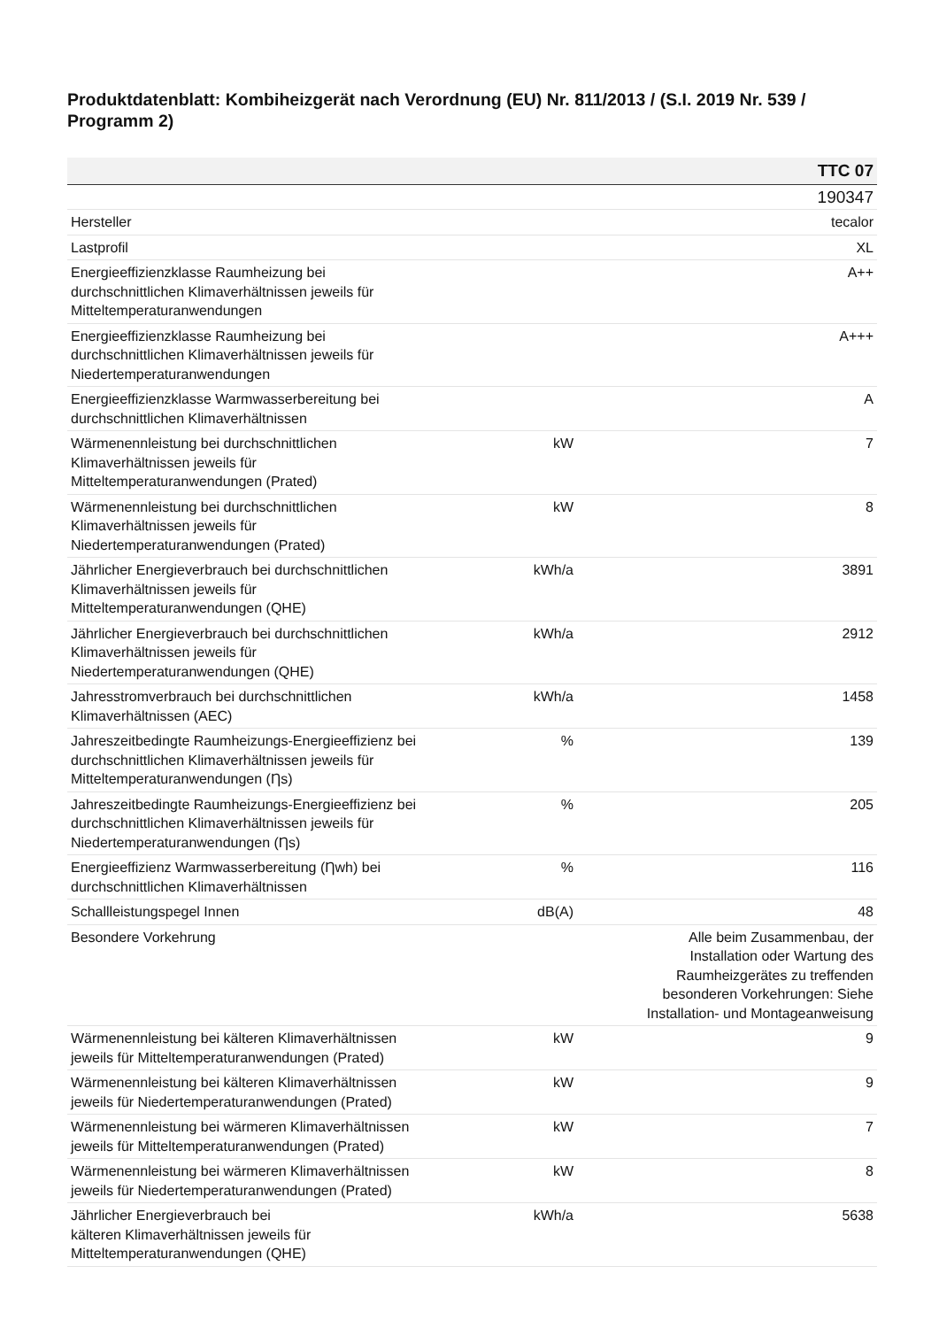Produktdatenblatt: Kombiheizgerät nach Verordnung (EU) Nr. 811/2013 / (S.I. 2019 Nr. 539 / Programm 2)
| TTC 07 | | |
| --- | --- | --- |
| | | 190347 |
| Hersteller | | tecalor |
| Lastprofil | | XL |
| Energieeffizienzklasse Raumheizung bei durchschnittlichen Klimaverhältnissen jeweils für Mitteltemperaturanwendungen | | A++ |
| Energieeffizienzklasse Raumheizung bei durchschnittlichen Klimaverhältnissen jeweils für Niedertemperaturanwendungen | | A+++ |
| Energieeffizienzklasse Warmwasserbereitung bei durchschnittlichen Klimaverhältnissen | | A |
| Wärmenennleistung bei durchschnittlichen Klimaverhältnissen jeweils für Mitteltemperaturanwendungen (Prated) | kW | 7 |
| Wärmenennleistung bei durchschnittlichen Klimaverhältnissen jeweils für Niedertemperaturanwendungen (Prated) | kW | 8 |
| Jährlicher Energieverbrauch bei durchschnittlichen Klimaverhältnissen jeweils für Mitteltemperaturanwendungen (QHE) | kWh/a | 3891 |
| Jährlicher Energieverbrauch bei durchschnittlichen Klimaverhältnissen jeweils für Niedertemperaturanwendungen (QHE) | kWh/a | 2912 |
| Jahresstromverbrauch bei durchschnittlichen Klimaverhältnissen (AEC) | kWh/a | 1458 |
| Jahreszeitbedingte Raumheizungs-Energieeffizienz bei durchschnittlichen Klimaverhältnissen jeweils für Mitteltemperaturanwendungen (Ƞs) | % | 139 |
| Jahreszeitbedingte Raumheizungs-Energieeffizienz bei durchschnittlichen Klimaverhältnissen jeweils für Niedertemperaturanwendungen (Ƞs) | % | 205 |
| Energieeffizienz Warmwasserbereitung (Ƞwh) bei durchschnittlichen Klimaverhältnissen | % | 116 |
| Schallleistungspegel Innen | dB(A) | 48 |
| Besondere Vorkehrung | | Alle beim Zusammenbau, der Installation oder Wartung des Raumheizgerätes zu treffenden besonderen Vorkehrungen: Siehe Installation- und Montageanweisung |
| Wärmenennleistung bei kälteren Klimaverhältnissen jeweils für Mitteltemperaturanwendungen (Prated) | kW | 9 |
| Wärmenennleistung bei kälteren Klimaverhältnissen jeweils für Niedertemperaturanwendungen (Prated) | kW | 9 |
| Wärmenennleistung bei wärmeren Klimaverhältnissen jeweils für Mitteltemperaturanwendungen (Prated) | kW | 7 |
| Wärmenennleistung bei wärmeren Klimaverhältnissen jeweils für Niedertemperaturanwendungen (Prated) | kW | 8 |
| Jährlicher Energieverbrauch bei kälteren Klimaverhältnissen jeweils für Mitteltemperaturanwendungen (QHE) | kWh/a | 5638 |